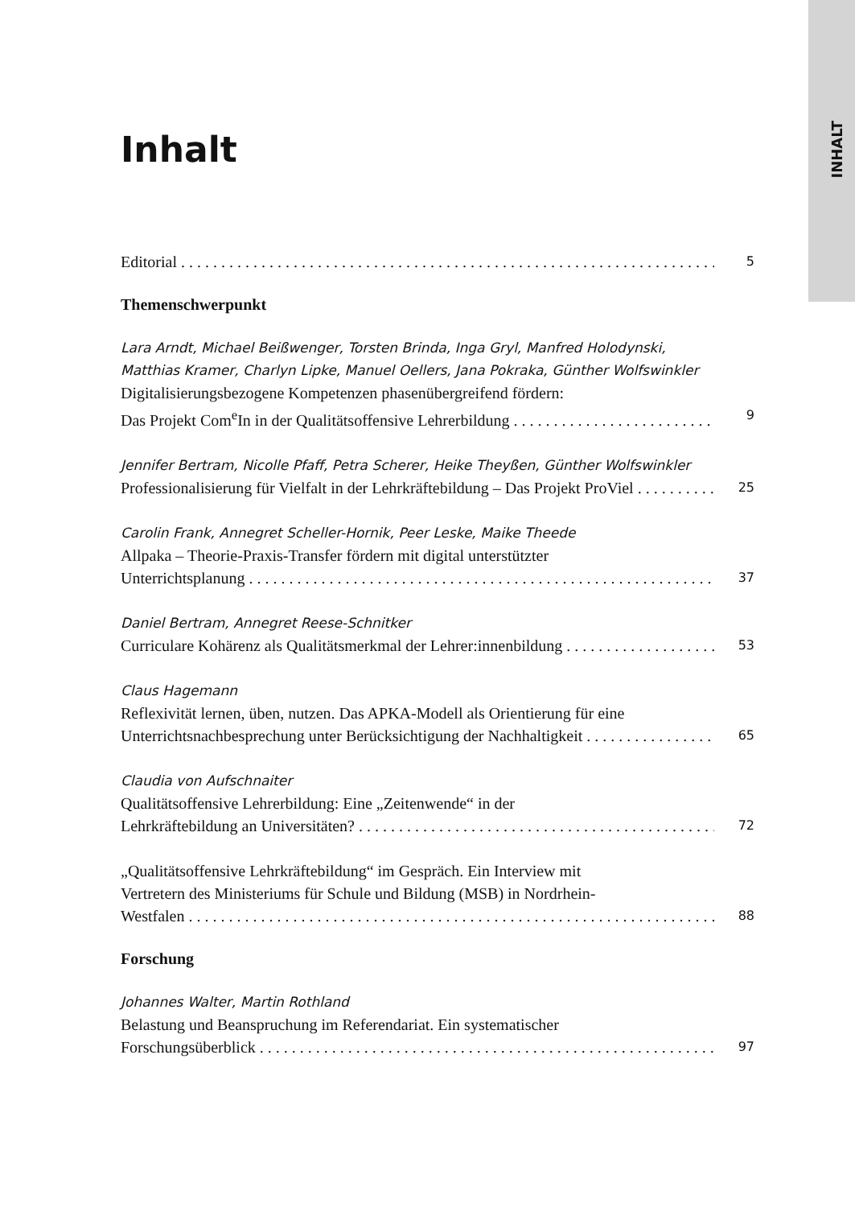INHALT
Inhalt
Editorial 5
Themenschwerpunkt
Lara Arndt, Michael Beißwenger, Torsten Brinda, Inga Gryl, Manfred Holodynski,
Matthias Kramer, Charlyn Lipke, Manuel Oellers, Jana Pokraka, Günther Wolfswinkler
Digitalisierungsbezogene Kompetenzen phasenübergreifend fördern:
Das Projekt Com<sup>e</sup>In in der Qualitätsoffensive Lehrerbildung 9
Jennifer Bertram, Nicolle Pfaff, Petra Scherer, Heike Theyßen, Günther Wolfswinkler
Professionalisierung für Vielfalt in der Lehrkräftebildung – Das Projekt ProViel 25
Carolin Frank, Annegret Scheller-Hornik, Peer Leske, Maike Theede
Allpaka – Theorie-Praxis-Transfer fördern mit digital unterstützter
Unterrichtsplanung 37
Daniel Bertram, Annegret Reese-Schnitker
Curriculare Kohärenz als Qualitätsmerkmal der Lehrer:innenbildung 53
Claus Hagemann
Reflexivität lernen, üben, nutzen. Das APKA-Modell als Orientierung für eine
Unterrichtsnachbesprechung unter Berücksichtigung der Nachhaltigkeit 65
Claudia von Aufschnaiter
Qualitätsoffensive Lehrerbildung: Eine „Zeitenwende“ in der
Lehrkräftebildung an Universitäten? 72
„Qualitätsoffensive Lehrkräftebildung“ im Gespräch. Ein Interview mit
Vertretern des Ministeriums für Schule und Bildung (MSB) in Nordrhein-
Westfalen 88
Forschung
Johannes Walter, Martin Rothland
Belastung und Beanspruchung im Referendariat. Ein systematischer
Forschungsüberblick 97